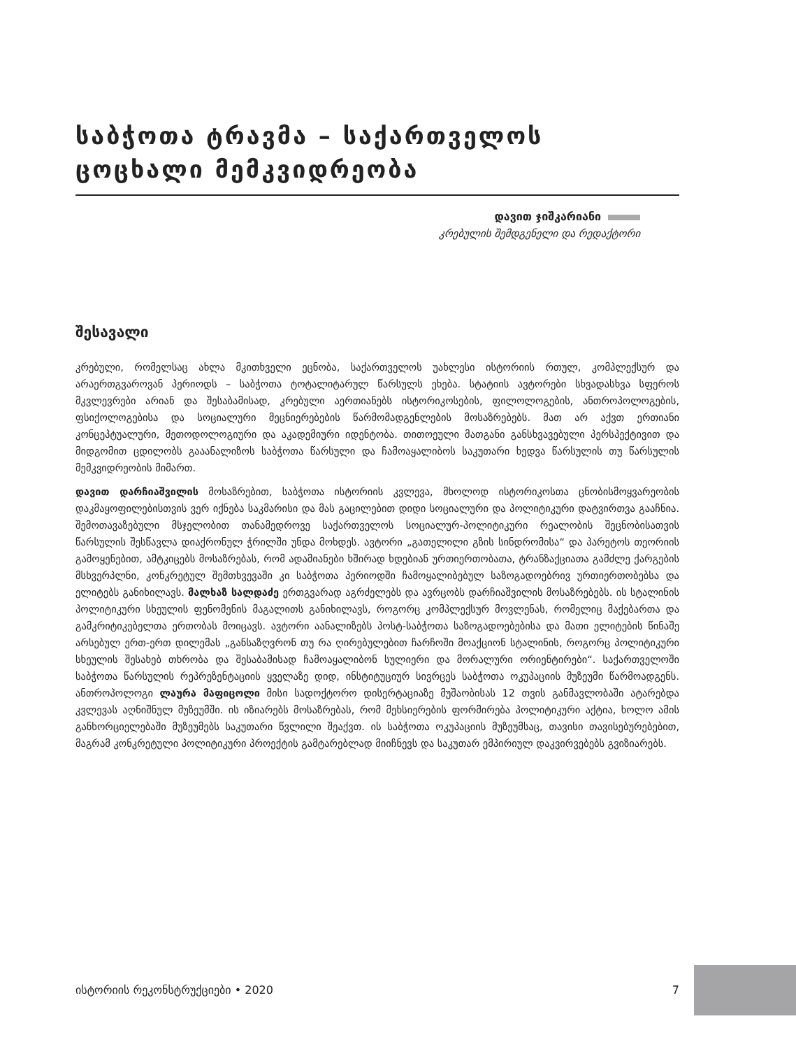საბჭოთა ტრავმა – საქართველოს ცოცხალი მემკვიდრეობა
დავით ჯიშკარიანი
კრებულის შემდგენელი და რედაქტორი
შესავალი
კრებული, რომელსაც ახლა მკითხველი ეცნობა, საქართველოს უახლესი ისტორიის რთულ, კომპლექსურ და არაერთგვაროვან პერიოდს – საბჭოთა ტოტალიტარულ წარსულს ეხება. სტატიის ავტორები სხვადასხვა სფეროს მკვლევრები არიან და შესაბამისად, კრებული აერთიანებს ისტორიკოსების, ფილოლოგების, ანთროპოლოგების, ფსიქოლოგებისა და სოციალური მეცნიერებების წარმომადგენლების მოსაზრებებს. მათ არ აქვთ ერთიანი კონცეპტუალური, მეთოდოლოგიური და აკადემიური იდენტობა. თითოეული მათგანი განსხვავებული პერსპექტივით და მიდგომით ცდილობს გააანალიზოს საბჭოთა წარსული და ჩამოაყალიბოს საკუთარი ხედვა წარსულის თუ წარსულის მემკვიდრეობის მიმართ.
დავით დარჩიაშვილის მოსაზრებით, საბჭოთა ისტორიის კვლევა, მხოლოდ ისტორიკოსთა ცნობისმოყვარეობის დაკმაყოფილებისთვის ვერ იქნება საკმარისი და მას გაცილებით დიდი სოციალური და პოლიტიკური დატვირთვა გააჩნია. შემოთავაზებული მსჯელობით თანამედროვე საქართველოს სოციალურ-პოლიტიკური რეალობის შეცნობისათვის წარსულის შესწავლა დიაქრონულ ჭრილში უნდა მოხდეს. ავტორი „გათელილი გზის სინდრომისა“ და პარეტოს თეორიის გამოყენებით, ამტკიცებს მოსაზრებას, რომ ადამიანები ხშირად ხდებიან ურთიერთობათა, ტრანზაქციათა გამძლე ქარგების მსხვერპლნი, კონკრეტულ შემთხვევაში კი საბჭოთა პერიოდში ჩამოყალიბებულ საზოგადოებრივ ურთიერთობებსა და ელიტებს განიხილავს. მალხაზ სალდაძე ერთგვარად აგრძელებს და ავრცობს დარჩიაშვილის მოსაზრებებს. ის სტალინის პოლიტიკური სხეულის ფენომენის მაგალითს განიხილავს, როგორც კომპლექსურ მოვლენას, რომელიც მაქებართა და გამკრიტიკებელთა ერთობას მოიცავს. ავტორი აანალიზებს პოსტ-საბჭოთა საზოგადოებებისა და მათი ელიტების წინაშე არსებულ ერთ-ერთ დილემას „განსაზღვრონ თუ რა ღირებულებით ჩარჩოში მოაქციონ სტალინის, როგორც პოლიტიკური სხეულის შესახებ თხრობა და შესაბამისად ჩამოაყალიბონ სულიერი და მორალური ორიენტირები“. საქართველოში საბჭოთა წარსულის რეპრეზენტაციის ყველაზე დიდ, ინსტიტუციურ სივრცეს საბჭოთა ოკუპაციის მუზეუმი წარმოადგენს. ანთროპოლოგი ლაურა მაფიცოლი მისი სადოქტორო დისერტაციაზე მუშაობისას 12 თვის განმავლობაში ატარებდა კვლევას აღნიშნულ მუზეუმში. ის იზიარებს მოსაზრებას, რომ მეხსიერების ფორმირება პოლიტიკური აქტია, ხოლო ამის განხორციელებაში მუზეუმებს საკუთარი წვლილი შეაქვთ. ის საბჭოთა ოკუპაციის მუზეუმსაც, თავისი თავისებურებებით, მაგრამ კონკრეტული პოლიტიკური პროექტის გამტარებლად მიიჩნევს და საკუთარ ემპირიულ დაკვირვებებს გვიზიარებს.
ისტორიის რეკონსტრუქციები • 2020 7